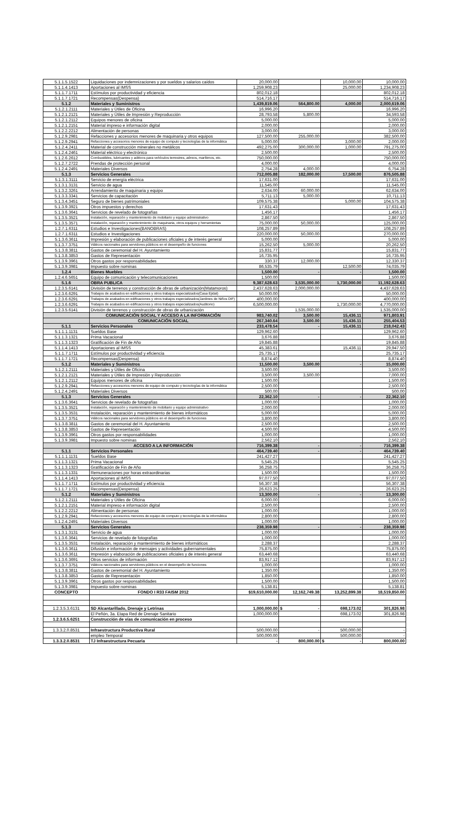| 5.1.1.5.1522 | Liquidaciones por indemnizaciones y por sueldos y salarios caídos | 20,000.00 | | 10,000.00 | 10,000.00 |
| 5.1.1.4.1413 | Aportaciones al IMSS | 1,259,908.23 | | 25,000.00 | 1,234,908.23 |
| 5.1.1.7.1711 | Estímulos por productividad y eficiencia | 802,012.18 | | | 802,012.18 |
| 5.1.1.7.1721 | Recompensas(Despensa) | 514,716.17 | | | 514,716.17 |
| 5.1.2 | Materiales y Suministros | 1,439,819.06 | 564,800.00 | 4,000.00 | 2,000,619.06 |
| 5.1.2.1.2111 | Materiales y Útiles de Oficina | 16,996.20 | | | 16,996.20 |
| 5.1.2.1.2121 | Materiales y Útiles de Impresión y Reproducción | 28,793.58 | 5,800.00 | | 34,593.58 |
| 5.1.2.1.2112 | Equipos menores de oficina | 5,000.00 | | | 5,000.00 |
| 5.1.2.1.2151 | Material impreso e información digital | 2,000.00 | | | 2,000.00 |
| 5.1.2.2.2212 | Alimentación de personas | 3,000.00 | | | 3,000.00 |
| 5.1.2.9.2981 | Refacciones y accesorios menores de maquinaria y otros equipos | 127,500.00 | 255,000.00 | | 382,500.00 |
| 5.1.2.9.2941 | Refacciones y accesorios menores de equipo de computo y tecnologías de la informática | 5,000.00 | | 3,000.00 | 2,000.00 |
| 5.1.2.4.2411 | Material de construcción minerales no metálicos | 492,275.00 | 300,000.00 | 1,000.00 | 791,275.00 |
| 5.1.2.4.2461 | Material eléctrico y electrónico | 2,500.00 | | | 2,500.00 |
| 5.1.2.6.2612 | Combustibles, lubricantes y aditivos para vehículos terrestres, aéreos, marítimos, etc. | 750,000.00 | | | 750,000.00 |
| 5.1.2.7.2722 | Prendas de protección personal | 4,000.00 | | | 4,000.00 |
| 5.1.2.4.2491 | Materiales Diversos | 2,754.28 | 4,000.00 | | 6,754.28 |
| 5.1.3 | Servicios Generales | 712,005.88 | 182,000.00 | 17,500.00 | 876,505.88 |
| 5.1.3.1.3111 | Servicio de energía eléctrica | 17,631.00 | | | 17,631.00 |
| 5.1.3.1.3131 | Servicio de agua | 11,545.00 | | | 11,545.00 |
| 5.1.3.2.3261 | Arrendamiento de maquinaria y equipo | 2,634.00 | 60,000.00 | | 62,634.00 |
| 5.1.3.3.3341 | Servicios de capacitación | 5,711.13 | 5,000.00 | | 10,711.13 |
| 5.1.3.4.3451 | Seguro de bienes patrimoniales | 109,575.38 | | 5,000.00 | 104,575.38 |
| 5.1.3.9.3921 | Otros impuestos y derechos | 17,631.43 | | | 17,631.43 |
| 5.1.3.6.3641 | Servicios de revelado de fotografías | 1,456.17 | | | 1,456.17 |
| 5.1.3.5.3521 | Instalación, reparación y mantenimiento de mobiliario y equipo administrativo | 2,867.50 | | | 2,867.50 |
| 5.1.3.5.3571 | Instalación, reparación y mantenimiento de maquinaria, otros equipos y herramientas | 75,000.00 | 50,000.00 | | 125,000.00 |
| 1.2.7.1.6311 | Estudios e Investigaciones(BANOBRAS) | 108,257.89 | | | 108,257.89 |
| 1.2.7.1.6311 | Estudios e Investigaciones | 220,000.00 | 50,000.00 | | 270,000.00 |
| 5.1.3.6.3611 | Impresión y elaboración de publicaciones oficiales y de interés general | 5,000.00 | | | 5,000.00 |
| 5.1.3.7.3751 | Viáticos nacionales para servidores públicos en el desempeño de funciones | 15,262.50 | 5,000.00 | | 20,262.50 |
| 5.1.3.8.3811 | Gastos de ceremonial del H. Ayuntamiento | 15,831.77 | | | 15,831.77 |
| 5.1.3.8.3853 | Gastos de Representación | 16,735.95 | | | 16,735.95 |
| 5.1.3.9.3961 | Otros gastos por responsabilidades | 330.37 | 12,000.00 | | 12,330.37 |
| 5.1.3.9.3981 | Impuesto sobre nominas | 86,535.79 | | 12,500.00 | 74,035.79 |
| 1.2.4 | Bienes Muebles | 1,500.00 | - | - | 1,500.00 |
| 1.2.4.6.5651 | Equipo de comunicación y telecomunicaciones | 1,500.00 | | | 1,500.00 |
| 5.1.6 | OBRA PUBLICA | 9,387,628.63 | 3,535,000.00 | 1,730,000.00 | 11,192,628.63 |
| 1.2.3.5.6141 | División de terrenos y construcción de obras de urbanización(Matamoros) | 2,437,628.63 | 2,000,000.00 | | 4,437,628.63 |
| 1.2.3.6.6291 | Trabajos de acabados en edificaciones y otros trabajos especializados(Casa Ejidal) | 50,000.00 | | | 50,000.00 |
| 1.2.3.6.6291 | Trabajos de acabados en edificaciones y otros trabajos especializados(Jardines de Niños DIF) | 400,000.00 | | | 400,000.00 |
| 1.2.3.6.6291 | Trabajos de acabados en edificaciones y otros trabajos especializados(Auditorio) | 6,500,000.00 | | 1,730,000.00 | 4,770,000.00 |
| 1.2.3.5.6141 | División de terrenos y construcción de obras de urbanización | | 1,535,000.00 | | 1,535,000.00 |
| | COMUNICACIÓN SOCIAL Y ACCESO A LA INFORMACIÓN | 983,740.02 | 3,500.00 | 15,436.11 | 971,803.91 |
| | COMUNICACIÓN SOCIAL | 267,340.64 | 3,500.00 | 15,436.11 | 255,404.53 |
| 5.1.1 | Servicios Personales | 233,478.54 | - | 15,436.11 | 218,042.43 |
| 5.1.1.1.1131 | Sueldos Base | 129,962.60 | | | 129,962.60 |
| 5.1.1.3.1321 | Prima Vacacional | 3,676.88 | | | 3,676.88 |
| 5.1.1.3.1323 | Gratificación de Fin de Año | 19,845.88 | | | 19,845.88 |
| 5.1.1.4.1413 | Aportaciones al IMSS | 45,383.61 | | 15,436.11 | 29,947.50 |
| 5.1.1.7.1711 | Estímulos por productividad y eficiencia | 25,735.17 | | | 25,735.17 |
| 5.1.1.7.1721 | Recompensas(Despensa) | 8,874.40 | | | 8,874.40 |
| 5.1.2 | Materiales y Suministros | 11,500.00 | 3,500.00 | - | 15,000.00 |
| 5.1.2.1.2111 | Materiales y Útiles de Oficina | 3,500.00 | | | 3,500.00 |
| 5.1.2.1.2121 | Materiales y Útiles de Impresión y Reproducción | 3,500.00 | 3,500.00 | | 7,000.00 |
| 5.1.2.1.2112 | Equipos menores de oficina | 1,500.00 | | | 1,500.00 |
| 5.1.2.9.2941 | Refacciones y accesorios menores de equipo de computo y tecnologías de la informática | 2,500.00 | | | 2,500.00 |
| 5.1.2.4.2491 | Materiales Diversos | 500.00 | | | 500.00 |
| 5.1.3 | Servicios Generales | 22,362.10 | - | - | 22,362.10 |
| 5.1.3.6.3641 | Servicios de revelado de fotografías | 1,000.00 | | | 1,000.00 |
| 5.1.3.5.3521 | Instalación, reparación y mantenimiento de mobiliario y equipo administrativo | 2,000.00 | | | 2,000.00 |
| 5.1.3.5.3531 | Instalación, reparación y mantenimiento de bienes informáticos | 5,000.00 | | | 5,000.00 |
| 5.1.3.7.3751 | Viáticos nacionales para servidores públicos en el desempeño de funciones | 3,800.00 | | | 3,800.00 |
| 5.1.3.8.3811 | Gastos de ceremonial del H. Ayuntamiento | 2,500.00 | | | 2,500.00 |
| 5.1.3.8.3853 | Gastos de Representación | 4,500.00 | | | 4,500.00 |
| 5.1.3.9.3961 | Otros gastos por responsabilidades | 1,000.00 | | | 1,000.00 |
| 5.1.3.9.3981 | Impuesto sobre nominas | 2,562.10 | | | 2,562.10 |
| | ACCESO A LA INFORMACIÓN | 716,399.38 | - | - | 716,399.38 |
| 5.1.1 | Servicios Personales | 464,739.40 | - | - | 464,739.40 |
| 5.1.1.1.1131 | Sueldos Base | 241,427.27 | | | 241,427.27 |
| 5.1.1.3.1321 | Prima Vacacional | 5,545.25 | | | 5,545.25 |
| 5.1.1.3.1323 | Gratificación de Fin de Año | 36,258.75 | | | 36,258.75 |
| 5.1.1.3.1331 | Remuneraciones por horas extraordinarias | 1,500.00 | | | 1,500.00 |
| 5.1.1.4.1413 | Aportaciones al IMSS | 97,077.50 | | | 97,077.50 |
| 5.1.1.7.1711 | Estímulos por productividad y eficiencia | 56,307.38 | | | 56,307.38 |
| 5.1.1.7.1721 | Recompensas(Despensa) | 26,623.25 | | | 26,623.25 |
| 5.1.2 | Materiales y Suministros | 13,300.00 | - | - | 13,300.00 |
| 5.1.2.1.2111 | Materiales y Útiles de Oficina | 6,000.00 | | | 6,000.00 |
| 5.1.2.1.2151 | Material impreso e información digital | 2,500.00 | | | 2,500.00 |
| 5.1.2.2.2212 | Alimentación de personas | 1,000.00 | | | 1,000.00 |
| 5.1.2.9.2941 | Refacciones y accesorios menores de equipo de computo y tecnologías de la informática | 2,800.00 | | | 2,800.00 |
| 5.1.2.4.2491 | Materiales Diversos | 1,000.00 | | | 1,000.00 |
| 5.1.3 | Servicios Generales | 238,359.98 | - | - | 238,359.98 |
| 5.1.3.1.3131 | Servicio de agua | 1,000.00 | | | 1,000.00 |
| 5.1.3.6.3641 | Servicios de revelado de fotografías | 1,000.00 | | | 1,000.00 |
| 5.1.3.5.3531 | Instalación, reparación y mantenimiento de bienes informáticos | 2,288.37 | | | 2,288.37 |
| 5.1.3.6.3611 | Difusión e información de mensajes y actividades gubernamentales | 75,875.00 | | | 75,875.00 |
| 5.1.3.6.3611 | Impresión y elaboración de publicaciones oficiales y de interés general | 63,440.68 | | | 63,440.68 |
| 5.1.3.6.3691 | Otros servicios de información | 83,917.12 | | | 83,917.12 |
| 5.1.3.7.3751 | Viáticos nacionales para servidores públicos en el desempeño de funciones | 1,000.00 | | | 1,000.00 |
| 5.1.3.8.3811 | Gastos de ceremonial del H. Ayuntamiento | 1,350.00 | | | 1,350.00 |
| 5.1.3.8.3853 | Gastos de Representación | 1,850.00 | | | 1,850.00 |
| 5.1.3.9.3961 | Otros gastos por responsabilidades | 1,500.00 | | | 1,500.00 |
| 5.1.3.9.3981 | Impuesto sobre nominas | 5,138.81 | | | 5,138.81 |
| CONCEPTO | FONDO I R33 FAISM 2012 | $19,610,000.00 | 12,162,749.38 | 13,252,899.38 | 18,519,850.00 |
| 1.2.3.5.3.6131 | SD Alcantarillado, Drenaje y Letrinas | 1,000,000.00 | $ - | 698,173.02 | 301,826.98 |
| | El Peñón, 3a. Etapa Red de Drenaje Sanitario | 1,000,000.00 | | 698,173.02 | 301,826.98 |
| 1.2.3.6.5.6251 | Construcción de vías de comunicación en proceso | | | | |
| 1.3.3.2.0.8531 | Infraestructura Productiva Rural | 500,000.00 | - | 500,000.00 | - |
| | empleo Temporal | 500,000.00 | | 500,000.00 | - |
| 1.3.3.2.0.8531 | TJ Infraestructura Pecuaria | - | 800,000.00 | $ - | 800,000.00 |